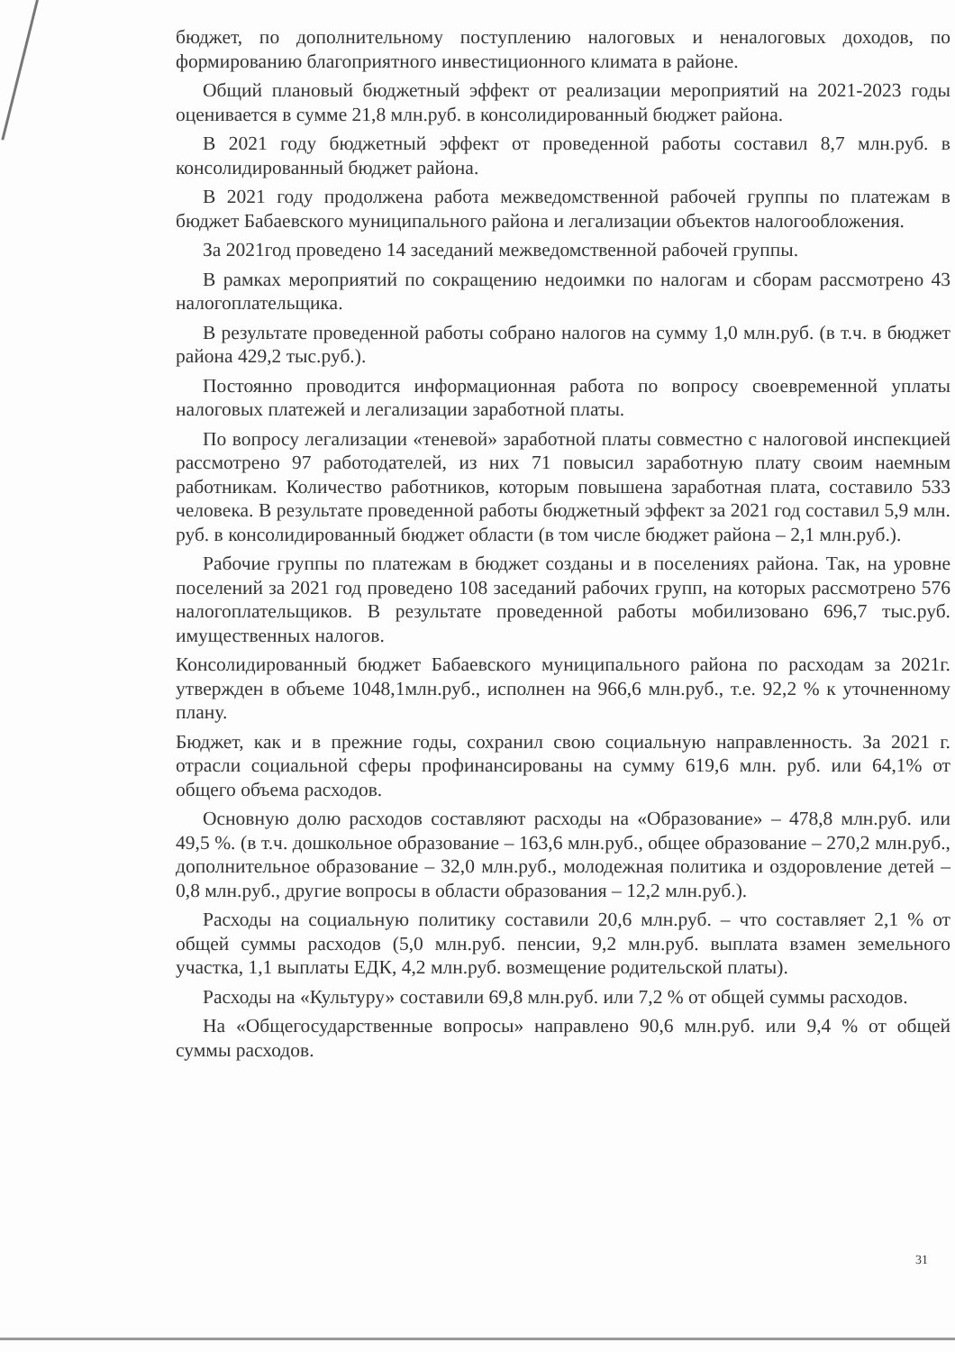бюджет, по дополнительному поступлению налоговых и неналоговых доходов, по формированию благоприятного инвестиционного климата в районе.
Общий плановый бюджетный эффект от реализации мероприятий на 2021-2023 годы оценивается в сумме 21,8 млн.руб. в консолидированный бюджет района.
В 2021 году бюджетный эффект от проведенной работы составил 8,7 млн.руб. в консолидированный бюджет района.
В 2021 году продолжена работа межведомственной рабочей группы по платежам в бюджет Бабаевского муниципального района и легализации объектов налогообложения.
За 2021год проведено 14 заседаний межведомственной рабочей группы.
В рамках мероприятий по сокращению недоимки по налогам и сборам рассмотрено 43 налогоплательщика.
В результате проведенной работы собрано налогов на сумму 1,0 млн.руб. (в т.ч. в бюджет района 429,2 тыс.руб.).
Постоянно проводится информационная работа по вопросу своевременной уплаты налоговых платежей и легализации заработной платы.
По вопросу легализации «теневой» заработной платы совместно с налоговой инспекцией рассмотрено 97 работодателей, из них 71 повысил заработную плату своим наемным работникам. Количество работников, которым повышена заработная плата, составило 533 человека. В результате проведенной работы бюджетный эффект за 2021 год составил 5,9 млн. руб. в консолидированный бюджет области (в том числе бюджет района – 2,1 млн.руб.).
Рабочие группы по платежам в бюджет созданы и в поселениях района. Так, на уровне поселений за 2021 год проведено 108 заседаний рабочих групп, на которых рассмотрено 576 налогоплательщиков. В результате проведенной работы мобилизовано 696,7 тыс.руб. имущественных налогов.
Консолидированный бюджет Бабаевского муниципального района по расходам за 2021г. утвержден в объеме 1048,1млн.руб., исполнен на 966,6 млн.руб., т.е. 92,2 % к уточненному плану.
Бюджет, как и в прежние годы, сохранил свою социальную направленность. За 2021 г. отрасли социальной сферы профинансированы на сумму 619,6 млн. руб. или 64,1% от общего объема расходов.
Основную долю расходов составляют расходы на «Образование» – 478,8 млн.руб. или 49,5 %. (в т.ч. дошкольное образование – 163,6 млн.руб., общее образование – 270,2 млн.руб., дополнительное образование – 32,0 млн.руб., молодежная политика и оздоровление детей – 0,8 млн.руб., другие вопросы в области образования – 12,2 млн.руб.).
Расходы на социальную политику составили 20,6 млн.руб. – что составляет 2,1 % от общей суммы расходов (5,0 млн.руб. пенсии, 9,2 млн.руб. выплата взамен земельного участка, 1,1 выплаты ЕДК, 4,2 млн.руб. возмещение родительской платы).
Расходы на «Культуру» составили 69,8 млн.руб. или 7,2 % от общей суммы расходов.
На «Общегосударственные вопросы» направлено 90,6 млн.руб. или 9,4 % от общей суммы расходов.
31